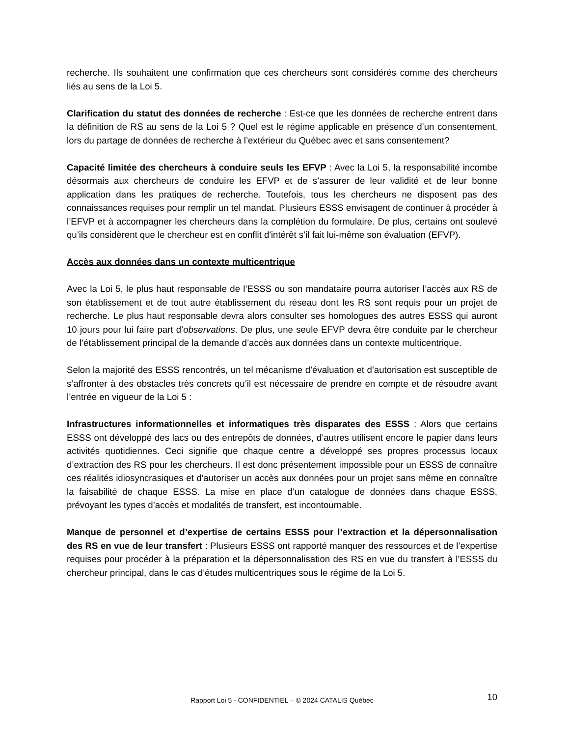recherche. Ils souhaitent une confirmation que ces chercheurs sont considérés comme des chercheurs liés au sens de la Loi 5.
Clarification du statut des données de recherche : Est-ce que les données de recherche entrent dans la définition de RS au sens de la Loi 5 ? Quel est le régime applicable en présence d’un consentement, lors du partage de données de recherche à l’extérieur du Québec avec et sans consentement?
Capacité limitée des chercheurs à conduire seuls les EFVP : Avec la Loi 5, la responsabilité incombe désormais aux chercheurs de conduire les EFVP et de s’assurer de leur validité et de leur bonne application dans les pratiques de recherche. Toutefois, tous les chercheurs ne disposent pas des connaissances requises pour remplir un tel mandat. Plusieurs ESSS envisagent de continuer à procéder à l’EFVP et à accompagner les chercheurs dans la complétion du formulaire. De plus, certains ont soulevé qu’ils considèrent que le chercheur est en conflit d'intérêt s’il fait lui-même son évaluation (EFVP).
Accès aux données dans un contexte multicentrique
Avec la Loi 5, le plus haut responsable de l’ESSS ou son mandataire pourra autoriser l’accès aux RS de son établissement et de tout autre établissement du réseau dont les RS sont requis pour un projet de recherche. Le plus haut responsable devra alors consulter ses homologues des autres ESSS qui auront 10 jours pour lui faire part d’observations. De plus, une seule EFVP devra être conduite par le chercheur de l’établissement principal de la demande d’accès aux données dans un contexte multicentrique.
Selon la majorité des ESSS rencontrés, un tel mécanisme d’évaluation et d’autorisation est susceptible de s’affronter à des obstacles très concrets qu’il est nécessaire de prendre en compte et de résoudre avant l’entrée en vigueur de la Loi 5 :
Infrastructures informationnelles et informatiques très disparates des ESSS : Alors que certains ESSS ont développé des lacs ou des entrepôts de données, d’autres utilisent encore le papier dans leurs activités quotidiennes. Ceci signifie que chaque centre a développé ses propres processus locaux d’extraction des RS pour les chercheurs. Il est donc présentement impossible pour un ESSS de connaître ces réalités idiosyncrasiques et d'autoriser un accès aux données pour un projet sans même en connaître la faisabilité de chaque ESSS. La mise en place d’un catalogue de données dans chaque ESSS, prévoyant les types d’accès et modalités de transfert, est incontournable.
Manque de personnel et d’expertise de certains ESSS pour l’extraction et la dépersonnalisation des RS en vue de leur transfert : Plusieurs ESSS ont rapporté manquer des ressources et de l’expertise requises pour procéder à la préparation et la dépersonnalisation des RS en vue du transfert à l’ESSS du chercheur principal, dans le cas d’études multicentriques sous le régime de la Loi 5.
Rapport Loi 5 - CONFIDENTIEL – © 2024 CATALIS Québec 10